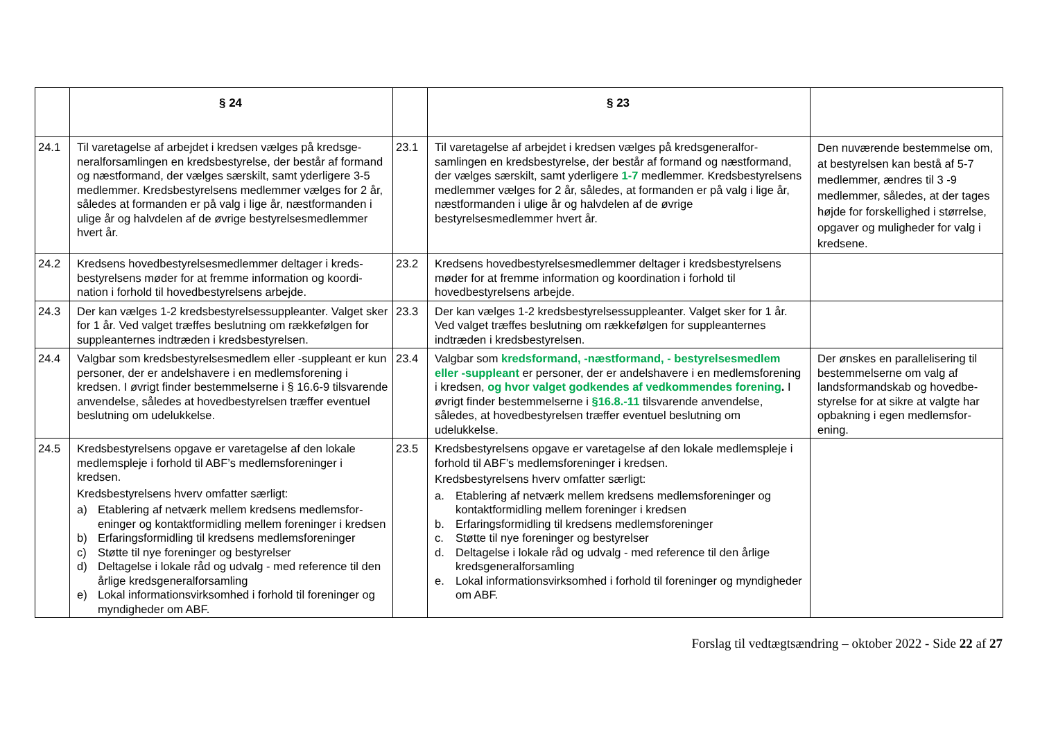| | § 24 | | § 23 | |
| --- | --- | --- | --- | --- |
| 24.1 | Til varetagelse af arbejdet i kredsen vælges på kredsge­neralforsamlingen en kredsbestyrelse, der består af for­mand og næstformand, der vælges særskilt, samt yderli­gere 3-5 medlemmer. Kredsbestyrelsens medlemmer vælges for 2 år, således at formanden er på valg i lige år, næstformanden i ulige år og halvdelen af de øvrige bestyrelsesmedlemmer hvert år. | 23.1 | Til varetagelse af arbejdet i kredsen vælges på kredsgeneralfor­samlingen en kredsbestyrelse, der består af formand og næstfor­mand, der vælges særskilt, samt yderligere 1-7 medlemmer. Kreds­bestyrelsens medlemmer vælges for 2 år, således, at formanden er på valg i lige år, næstformanden i ulige år og halvdelen af de øvrige bestyrelsesmedlemmer hvert år. | Den nuværende bestemmelse om, at bestyrelsen kan bestå af 5-7 medlemmer, ændres til 3 -9 medlemmer, således, at der ta­ges højde for forskellighed i størrelse, opgaver og mulighe­der for valg i kredsene. |
| 24.2 | Kredsens hovedbestyrelsesmedlemmer deltager i kreds­bestyrelsens møder for at fremme information og koordi­nation i forhold til hovedbestyrelsens arbejde. | 23.2 | Kredsens hovedbestyrelsesmedlemmer deltager i kredsbestyrel­sens møder for at fremme information og koordination i forhold til hovedbestyrelsens arbejde. | |
| 24.3 | Der kan vælges 1-2 kredsbestyrelsessuppleanter. Valget sker for 1 år. Ved valget træffes beslutning om rækkeføl­gen for suppleanternes indtræden i kredsbestyrelsen. | 23.3 | Der kan vælges 1-2 kredsbestyrelsessuppleanter. Valget sker for 1 år. Ved valget træffes beslutning om rækkefølgen for suppleanter­nes indtræden i kredsbestyrelsen. | |
| 24.4 | Valgbar som kredsbestyrelsesmedlem eller -suppleant er kun personer, der er andelshavere i en medlemsfor­ening i kredsen. I øvrigt finder bestemmelserne i § 16.6-9 tilsvarende anvendelse, således at hovedbestyrelsen træffer eventuel beslutning om udelukkelse. | 23.4 | Valgbar som kredsformand, -næstformand, - bestyrelsesmed­lem eller -suppleant er personer, der er andelshavere i en med­lemsforening i kredsen, og hvor valget godkendes af vedkom­mendes forening . I øvrigt finder bestemmelserne i §16.8.-11 til­svarende anvendelse, således, at hovedbestyrelsen træffer even­tuel beslutning om udelukkelse. | Der ønskes en parallelisering til bestemmelserne om valg af landsformandskab og hovedbe­styrelse for at sikre at valgte har opbakning i egen medlemsfor­ening. |
| 24.5 | Kredsbestyrelsens opgave er varetagelse af den lokale medlemspleje i forhold til ABF’s medlemsforeninger i kredsen. Kredsbestyrelsens hverv omfatter særligt: a) Etablering af netværk mellem kredsens medlemsfor­eninger og kontaktformidling mellem foreninger i kredsen b) Erfaringsformidling til kredsens medlemsforeninger c) Støtte til nye foreninger og bestyrelser d) Deltagelse i lokale råd og udvalg - med reference til den årlige kredsgeneralforsamling e) Lokal informationsvirksomhed i forhold til foreninger og myndigheder om ABF. | 23.5 | Kredsbestyrelsens opgave er varetagelse af den lokale medlems­pleje i forhold til ABF’s medlemsforeninger i kredsen. Kredsbestyrelsens hverv omfatter særligt: a. Etablering af netværk mellem kredsens medlemsforeninger og kontaktformidling mellem foreninger i kredsen b. Erfaringsformidling til kredsens medlemsforeninger c. Støtte til nye foreninger og bestyrelser d. Deltagelse i lokale råd og udvalg - med reference til den årlige kredsgeneralforsamling e. Lokal informationsvirksomhed i forhold til foreninger og myndig­heder om ABF. | |
Forslag til vedtægtsændring – oktober 2022 - Side 22 af 27